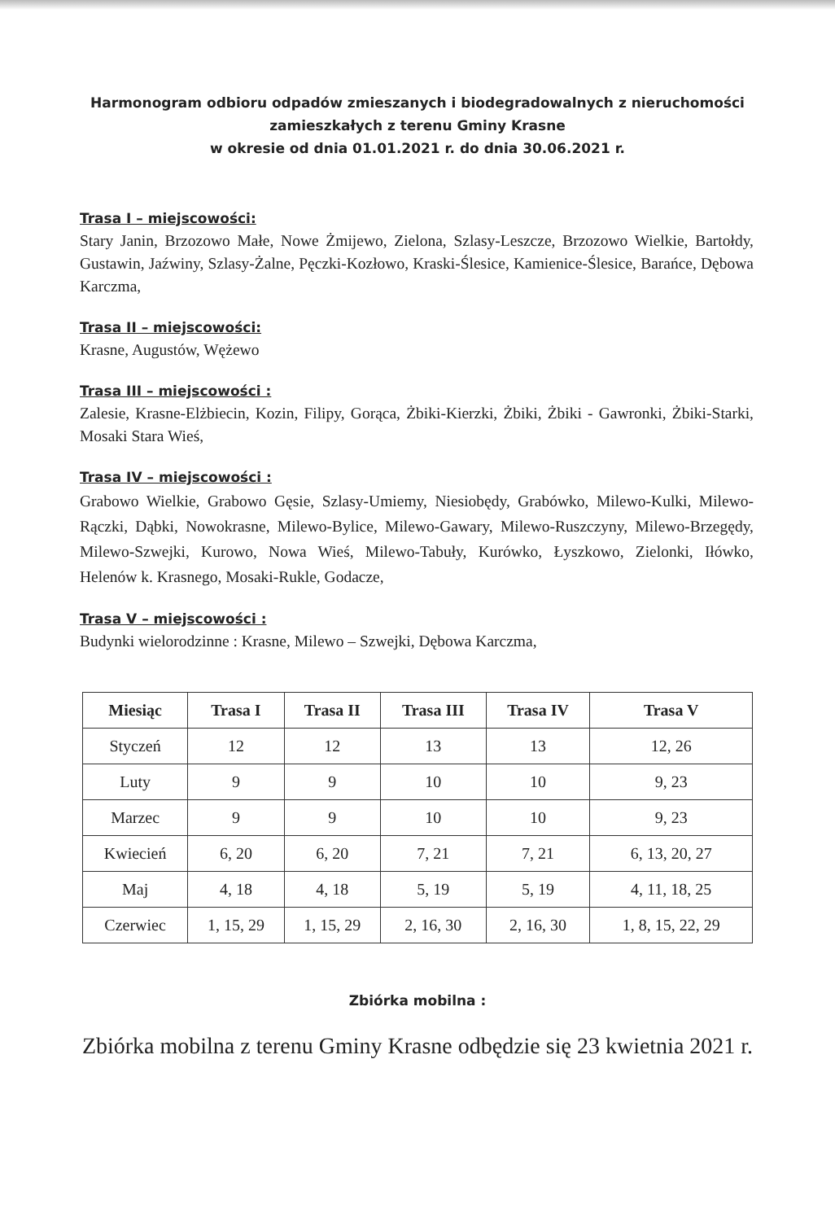Harmonogram odbioru odpadów zmieszanych i biodegradowalnych z nieruchomości
zamieszkałych z terenu Gminy Krasne
w okresie od dnia 01.01.2021 r. do dnia 30.06.2021 r.
Trasa I – miejscowości:
Stary Janin, Brzozowo Małe, Nowe Żmijewo, Zielona, Szlasy-Leszcze, Brzozowo Wielkie, Bartołdy, Gustawin, Jaźwiny, Szlasy-Żalne, Pęczki-Kozłowo, Kraski-Ślesice, Kamienice-Ślesice, Barańce, Dębowa Karczma,
Trasa II – miejscowości:
Krasne, Augustów, Wężewo
Trasa III – miejscowości :
Zalesie, Krasne-Elżbiecin, Kozin, Filipy, Gorąca, Żbiki-Kierzki, Żbiki, Żbiki - Gawronki, Żbiki-Starki, Mosaki Stara Wieś,
Trasa IV – miejscowości :
Grabowo Wielkie, Grabowo Gęsie, Szlasy-Umiemy, Niesiobędy, Grabówko, Milewo-Kulki, Milewo-Rączki, Dąbki, Nowokrasne, Milewo-Bylice, Milewo-Gawary, Milewo-Ruszczyny, Milewo-Brzegędy, Milewo-Szwejki, Kurowo, Nowa Wieś, Milewo-Tabuły, Kurówko, Łyszkowo, Zielonki, Iłówko, Helenów k. Krasnego, Mosaki-Rukle, Godacze,
Trasa V – miejscowości :
Budynki wielorodzinne : Krasne, Milewo – Szwejki, Dębowa Karczma,
| Miesiąc | Trasa I | Trasa II | Trasa III | Trasa IV | Trasa V |
| --- | --- | --- | --- | --- | --- |
| Styczeń | 12 | 12 | 13 | 13 | 12, 26 |
| Luty | 9 | 9 | 10 | 10 | 9, 23 |
| Marzec | 9 | 9 | 10 | 10 | 9, 23 |
| Kwiecień | 6, 20 | 6, 20 | 7, 21 | 7, 21 | 6, 13, 20, 27 |
| Maj | 4, 18 | 4, 18 | 5, 19 | 5, 19 | 4, 11, 18, 25 |
| Czerwiec | 1, 15, 29 | 1, 15, 29 | 2, 16, 30 | 2, 16, 30 | 1, 8, 15, 22, 29 |
Zbiórka mobilna :
Zbiórka mobilna z terenu Gminy Krasne odbędzie się 23 kwietnia 2021 r.